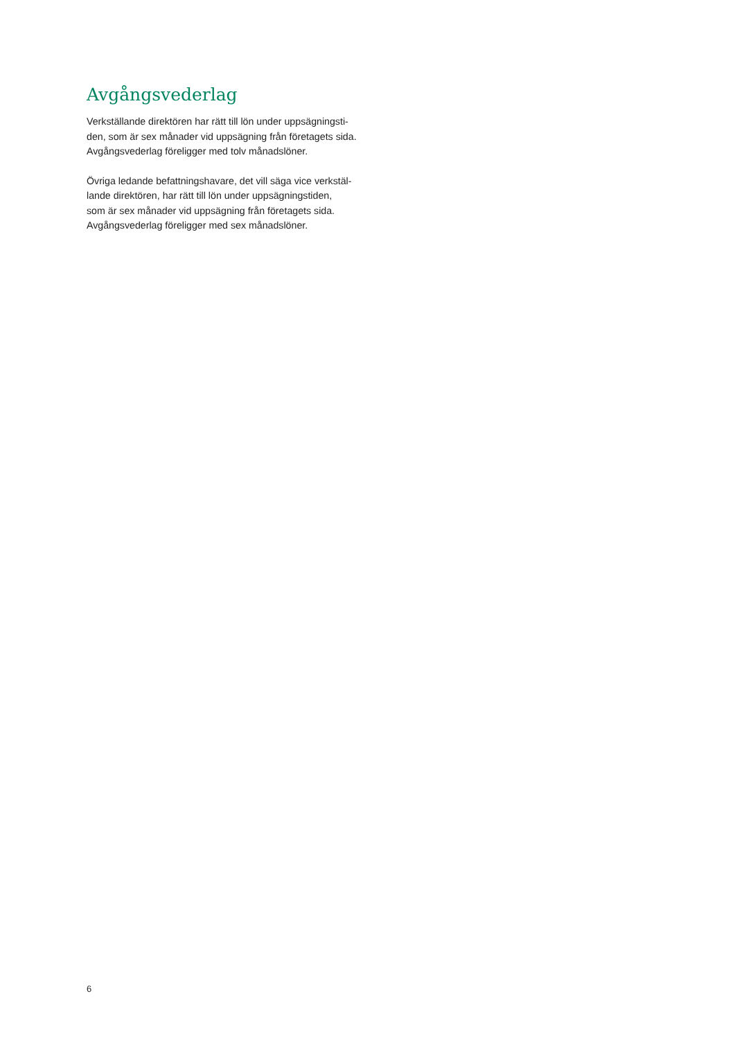Avgångsvederlag
Verkställande direktören har rätt till lön under uppsägningsti-
den, som är sex månader vid uppsägning från företagets sida.
Avgångsvederlag föreligger med tolv månadslöner.
Övriga ledande befattningshavare, det vill säga vice verkstäl-
lande direktören, har rätt till lön under uppsägningstiden,
som är sex månader vid uppsägning från företagets sida.
Avgångsvederlag föreligger med sex månadslöner.
6